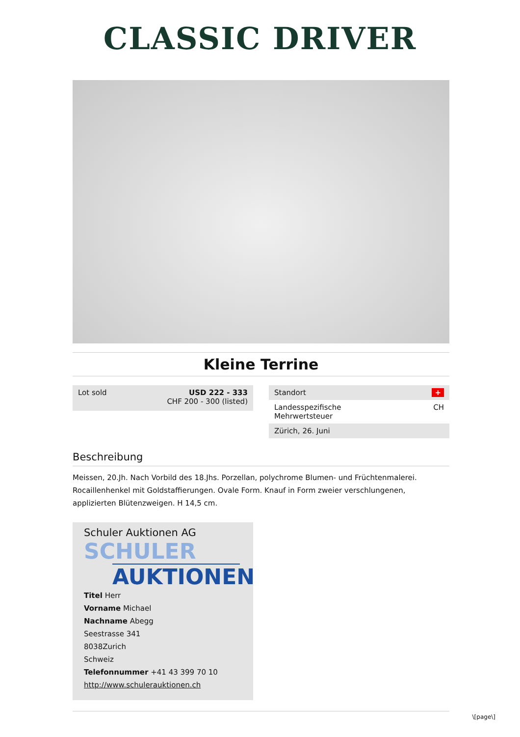CLASSIC DRIVER
Kleine Terrine
Lot sold USD 222 - 333
CHF 200 - 300 (listed)
Standort +
Landesspezifische
Mehrwertsteuer CH
Zürich, 26. Juni
Beschreibung
Meissen, 20.Jh. Nach Vorbild des 18.Jhs. Porzellan, polychrome Blumen- und Früchtenmalerei. Rocaillenhenkel mit Goldstaffierungen. Ovale Form. Knauf in Form zweier verschlungenen, applizierten Blütenzweigen. H 14,5 cm.
Schuler Auktionen AG
SCHULER
AUKTIONEN
Titel Herr
Vorname Michael
Nachname Abegg
Seestrasse 341
8038Zurich
Schweiz
Telefonnummer +41 43 399 70 10
http://www.schulerauktionen.ch
\[page\]